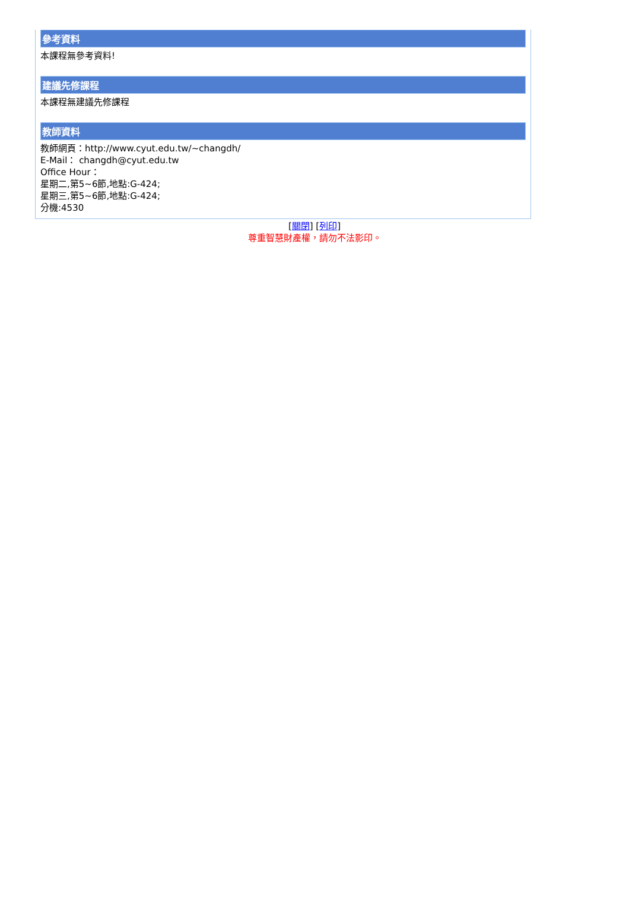參考資料
本課程無參考資料!
建議先修課程
本課程無建議先修課程
教師資料
教師網頁：http://www.cyut.edu.tw/~changdh/
E-Mail： changdh@cyut.edu.tw
Office Hour：
星期二,第5~6節,地點:G-424;
星期三,第5~6節,地點:G-424;
分機:4530
[關閉] [列印]
尊重智慧財產權，請勿不法影印。